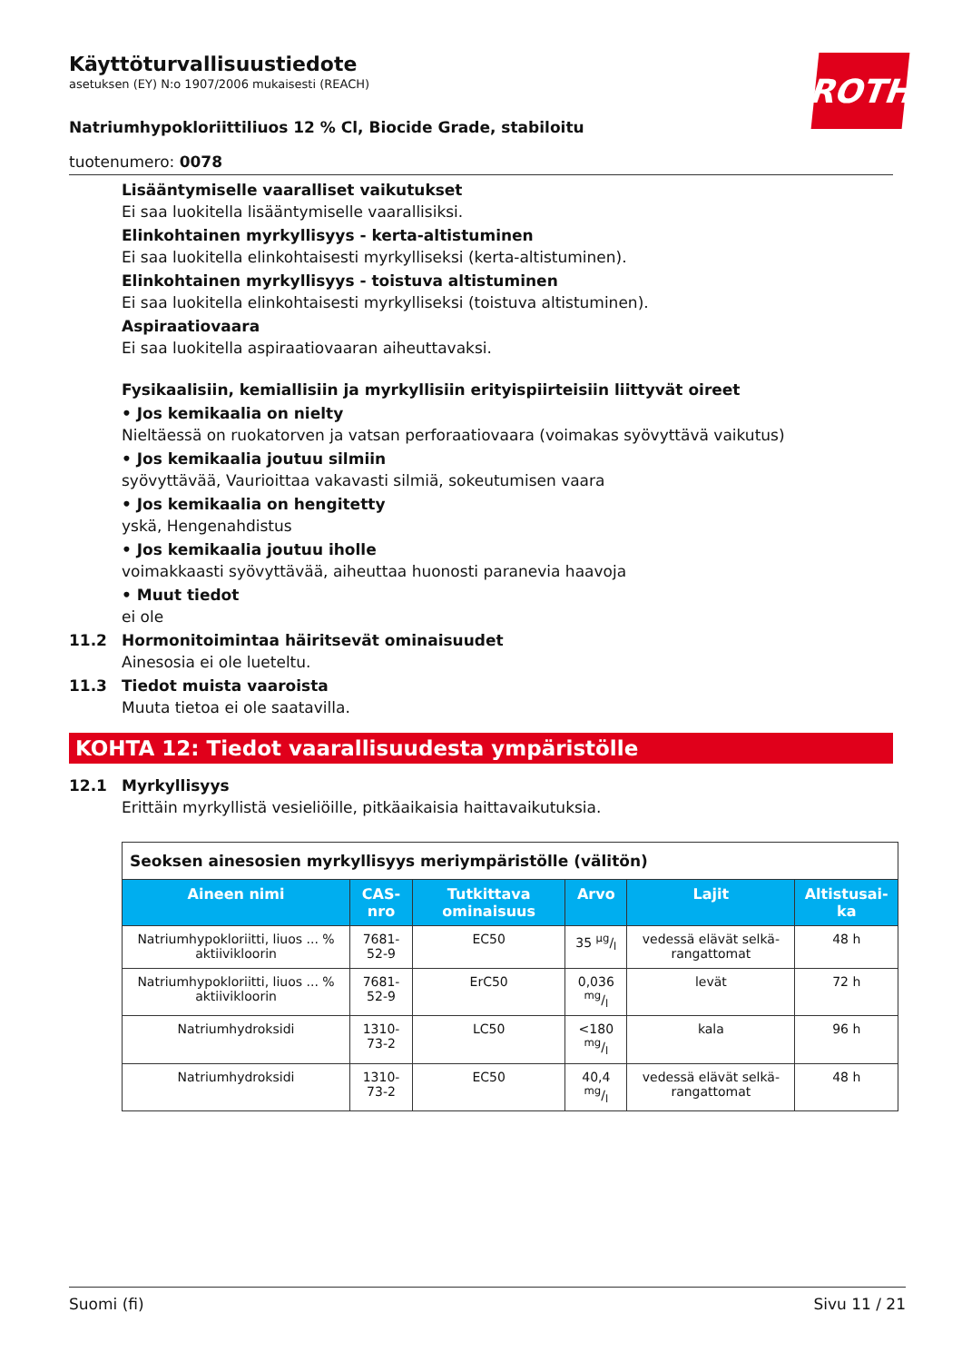ROTH
Käyttöturvallisuustiedote
asetuksen (EY) N:o 1907/2006 mukaisesti (REACH)
Natriumhypokloriittiliuos 12 % Cl, Biocide Grade, stabiloitu
tuotenumero: 0078
Lisääntymiselle vaaralliset vaikutukset
Ei saa luokitella lisääntymiselle vaarallisiksi.
Elinkohtainen myrkyllisyys - kerta-altistuminen
Ei saa luokitella elinkohtaisesti myrkylliseksi (kerta-altistuminen).
Elinkohtainen myrkyllisyys - toistuva altistuminen
Ei saa luokitella elinkohtaisesti myrkylliseksi (toistuva altistuminen).
Aspiraatiovaara
Ei saa luokitella aspiraatiovaaran aiheuttavaksi.
Fysikaalisiin, kemiallisiin ja myrkyllisiin erityispiirteisiin liittyvät oireet
• Jos kemikaalia on nielty
Nieltäessä on ruokatorven ja vatsan perforaatiovaara (voimakas syövyttävä vaikutus)
• Jos kemikaalia joutuu silmiin
syövyttävää, Vaurioittaa vakavasti silmiä, sokeutumisen vaara
• Jos kemikaalia on hengitetty
yskä, Hengenahdistus
• Jos kemikaalia joutuu iholle
voimakkaasti syövyttävää, aiheuttaa huonosti paranevia haavoja
• Muut tiedot
ei ole
11.2 Hormonitoimintaa häiritsevät ominaisuudet
Ainesosia ei ole lueteltu.
11.3 Tiedot muista vaaroista
Muuta tietoa ei ole saatavilla.
KOHTA 12: Tiedot vaarallisuudesta ympäristölle
12.1 Myrkyllisyys
Erittäin myrkyllistä vesieliöille, pitkäaikaisia haittavaikutuksia.
| Seoksen ainesosien myrkyllisyys meriympäristölle (välitön) | | | | | |
| --- | --- | --- | --- | --- | --- |
| Aineen nimi | CAS-nro | Tutkittava ominaisuus | Arvo | Lajit | Altistusai-ka |
| Natriumhypokloriitti, liuos ... % aktiivikloorin | 7681-52-9 | EC50 | 35 µg/l | vedessä elävät selkä-rangattomat | 48 h |
| Natriumhypokloriitti, liuos ... % aktiivikloorin | 7681-52-9 | ErC50 | 0,036 mg/l | levät | 72 h |
| Natriumhydroksidi | 1310-73-2 | LC50 | <180 mg/l | kala | 96 h |
| Natriumhydroksidi | 1310-73-2 | EC50 | 40,4 mg/l | vedessä elävät selkä-rangattomat | 48 h |
Suomi (fi) Sivu 11 / 21